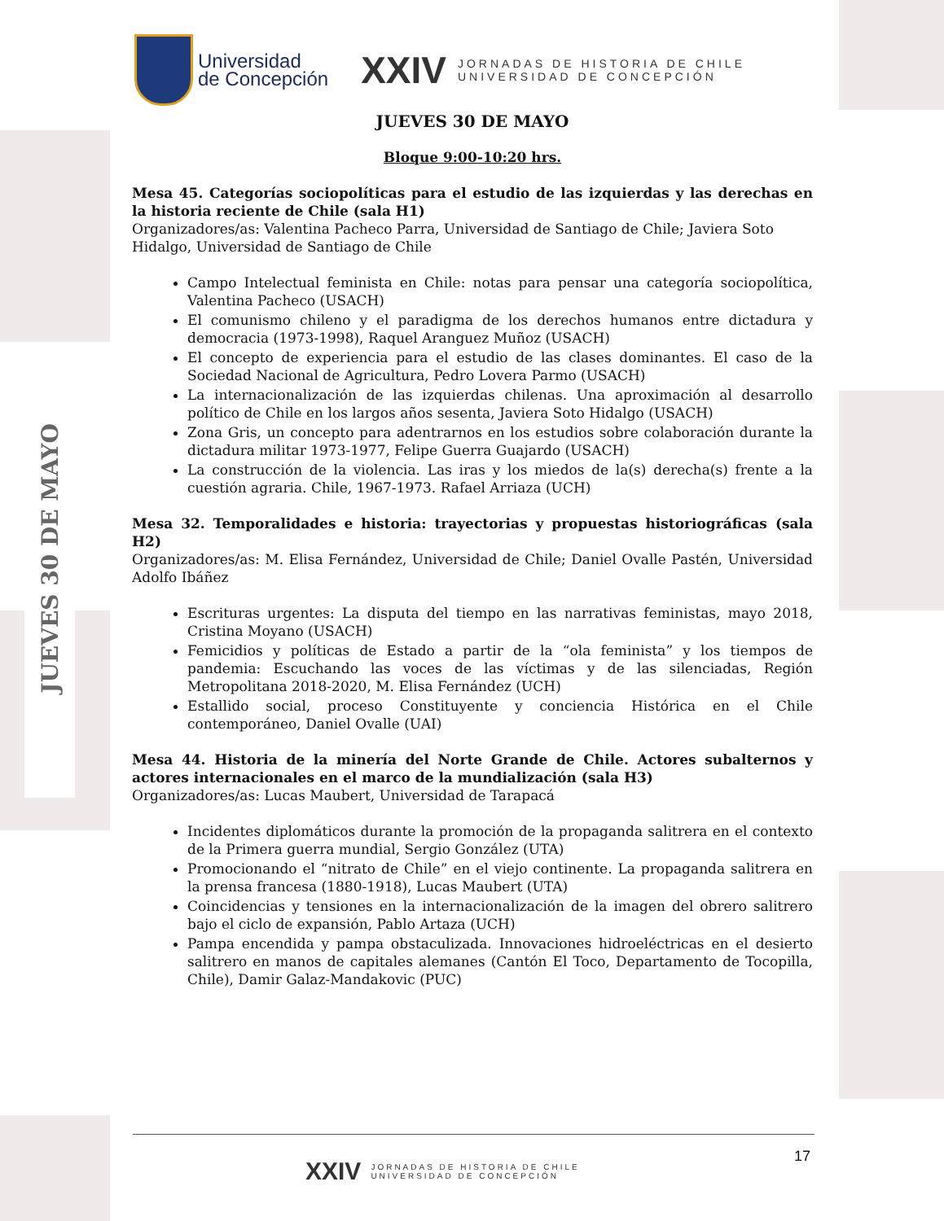JUEVES 30 DE MAYO
Universidad
de Concepción
XXIV
JORNADAS DE HISTORIA DE CHILE
UNIVERSIDAD DE CONCEPCIÓN
JUEVES 30 DE MAYO
Bloque 9:00-10:20 hrs.
Mesa 45. Categorías sociopolíticas para el estudio de las izquierdas y las derechas en la historia reciente de Chile (sala H1)
Organizadores/as: Valentina Pacheco Parra, Universidad de Santiago de Chile; Javiera Soto Hidalgo, Universidad de Santiago de Chile
Campo Intelectual feminista en Chile: notas para pensar una categoría sociopolítica, Valentina Pacheco (USACH)
El comunismo chileno y el paradigma de los derechos humanos entre dictadura y democracia (1973-1998), Raquel Aranguez Muñoz (USACH)
El concepto de experiencia para el estudio de las clases dominantes. El caso de la Sociedad Nacional de Agricultura, Pedro Lovera Parmo (USACH)
La internacionalización de las izquierdas chilenas. Una aproximación al desarrollo político de Chile en los largos años sesenta, Javiera Soto Hidalgo (USACH)
Zona Gris, un concepto para adentrarnos en los estudios sobre colaboración durante la dictadura militar 1973-1977, Felipe Guerra Guajardo (USACH)
La construcción de la violencia. Las iras y los miedos de la(s) derecha(s) frente a la cuestión agraria. Chile, 1967-1973. Rafael Arriaza (UCH)
Mesa 32. Temporalidades e historia: trayectorias y propuestas historiográficas (sala H2)
Organizadores/as: M. Elisa Fernández, Universidad de Chile; Daniel Ovalle Pastén, Universidad Adolfo Ibáñez
Escrituras urgentes: La disputa del tiempo en las narrativas feministas, mayo 2018, Cristina Moyano (USACH)
Femicidios y políticas de Estado a partir de la “ola feminista” y los tiempos de pandemia: Escuchando las voces de las víctimas y de las silenciadas, Región Metropolitana 2018-2020, M. Elisa Fernández (UCH)
Estallido social, proceso Constituyente y conciencia Histórica en el Chile contemporáneo, Daniel Ovalle (UAI)
Mesa 44. Historia de la minería del Norte Grande de Chile. Actores subalternos y actores internacionales en el marco de la mundialización (sala H3)
Organizadores/as: Lucas Maubert, Universidad de Tarapacá
Incidentes diplomáticos durante la promoción de la propaganda salitrera en el contexto de la Primera guerra mundial, Sergio González (UTA)
Promocionando el “nitrato de Chile” en el viejo continente. La propaganda salitrera en la prensa francesa (1880-1918), Lucas Maubert (UTA)
Coincidencias y tensiones en la internacionalización de la imagen del obrero salitrero bajo el ciclo de expansión, Pablo Artaza (UCH)
Pampa encendida y pampa obstaculizada. Innovaciones hidroeléctricas en el desierto salitrero en manos de capitales alemanes (Cantón El Toco, Departamento de Tocopilla, Chile), Damir Galaz-Mandakovic (PUC)
17
XXIV
JORNADAS DE HISTORIA DE CHILE
UNIVERSIDAD DE CONCEPCIÓN